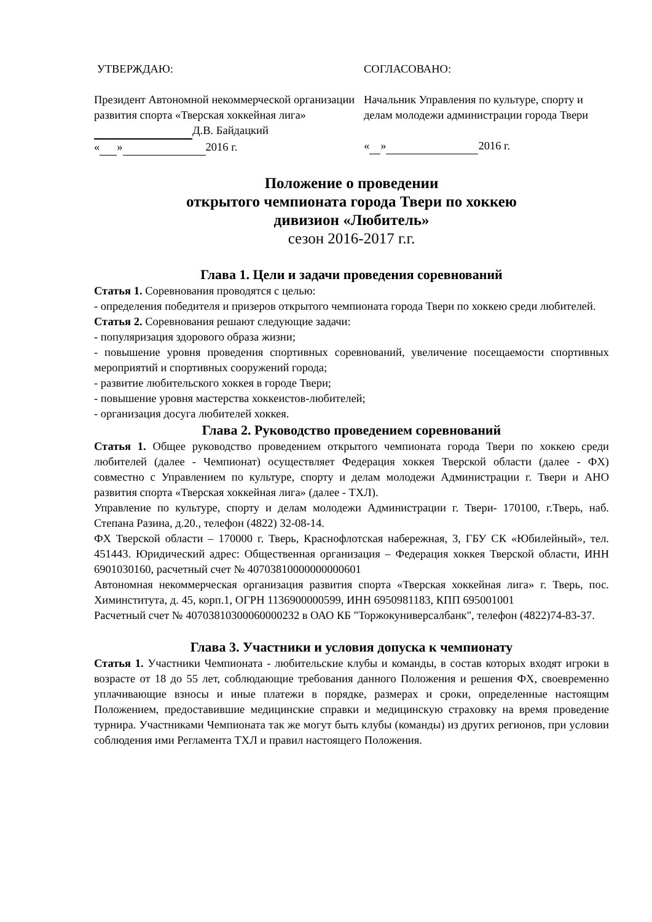УТВЕРЖДАЮ:
Президент Автономной некоммерческой организации развития спорта «Тверская хоккейная лига»
Д.В. Байдацкий
« » 2016 г.
СОГЛАСОВАНО:
Начальник Управления по культуре, спорту и делам молодежи администрации города Твери
« » 2016 г.
Положение о проведении
открытого чемпионата города Твери по хоккею
дивизион «Любитель»
сезон 2016-2017 г.г.
Глава 1. Цели и задачи проведения соревнований
Статья 1. Соревнования проводятся с целью:
- определения победителя и призеров открытого чемпионата города Твери по хоккею среди любителей.
Статья 2. Соревнования решают следующие задачи:
- популяризация здорового образа жизни;
- повышение уровня проведения спортивных соревнований, увеличение посещаемости спортивных мероприятий и спортивных сооружений города;
- развитие любительского хоккея в городе Твери;
- повышение уровня мастерства хоккеистов-любителей;
- организация досуга любителей хоккея.
Глава 2. Руководство проведением соревнований
Статья 1. Общее руководство проведением открытого чемпионата города Твери по хоккею среди любителей (далее - Чемпионат) осуществляет Федерация хоккея Тверской области (далее - ФХ) совместно с Управлением по культуре, спорту и делам молодежи Администрации г. Твери и АНО развития спорта «Тверская хоккейная лига» (далее - ТХЛ).
Управление по культуре, спорту и делам молодежи Администрации г. Твери- 170100, г.Тверь, наб. Степана Разина, д.20., телефон (4822) 32-08-14.
ФХ Тверской области – 170000 г. Тверь, Краснофлотская набережная, 3, ГБУ СК «Юбилейный», тел. 451443. Юридический адрес: Общественная организация – Федерация хоккея Тверской области, ИНН 6901030160, расчетный счет № 40703810000000000601
Автономная некоммерческая организация развития спорта «Тверская хоккейная лига» г. Тверь, пос. Химинститута, д. 45, корп.1, ОГРН 1136900000599, ИНН 6950981183, КПП 695001001
Расчетный счет № 40703810300060000232 в ОАО КБ "Торжокуниверсалбанк", телефон (4822)74-83-37.
Глава 3. Участники и условия допуска к чемпионату
Статья 1. Участники Чемпионата - любительские клубы и команды, в состав которых входят игроки в возрасте от 18 до 55 лет, соблюдающие требования данного Положения и решения ФХ, своевременно уплачивающие взносы и иные платежи в порядке, размерах и сроки, определенные настоящим Положением, предоставившие медицинские справки и медицинскую страховку на время проведение турнира. Участниками Чемпионата так же могут быть клубы (команды) из других регионов, при условии соблюдения ими Регламента ТХЛ и правил настоящего Положения.